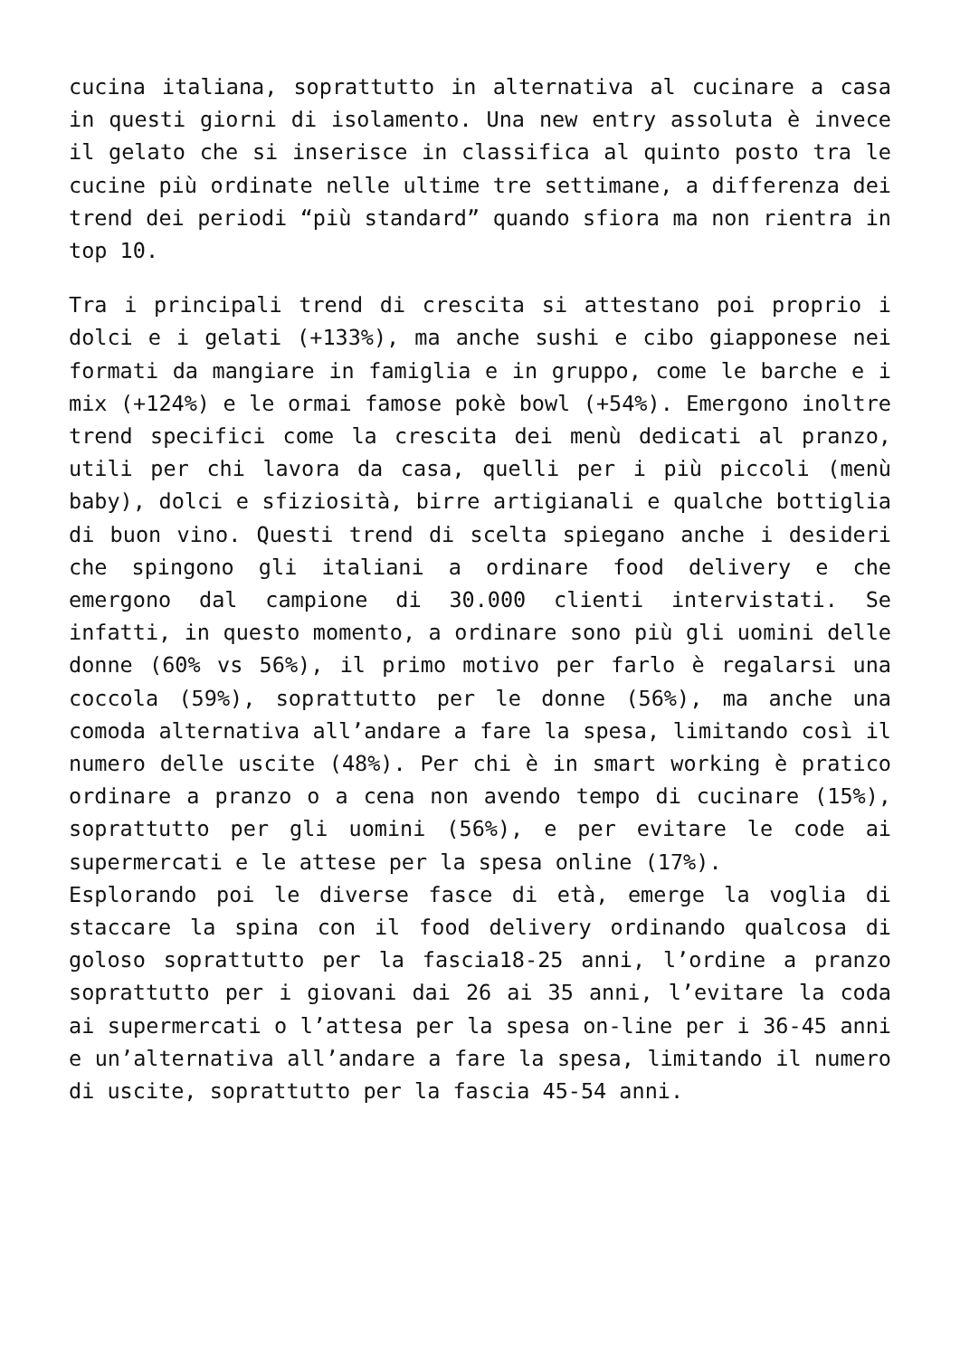cucina italiana, soprattutto in alternativa al cucinare a casa in questi giorni di isolamento. Una new entry assoluta è invece il gelato che si inserisce in classifica al quinto posto tra le cucine più ordinate nelle ultime tre settimane, a differenza dei trend dei periodi “più standard” quando sfiora ma non rientra in top 10.
Tra i principali trend di crescita si attestano poi proprio i dolci e i gelati (+133%), ma anche sushi e cibo giapponese nei formati da mangiare in famiglia e in gruppo, come le barche e i mix (+124%) e le ormai famose pokè bowl (+54%). Emergono inoltre trend specifici come la crescita dei menù dedicati al pranzo, utili per chi lavora da casa, quelli per i più piccoli (menù baby), dolci e sfiziosità, birre artigianali e qualche bottiglia di buon vino. Questi trend di scelta spiegano anche i desideri che spingono gli italiani a ordinare food delivery e che emergono dal campione di 30.000 clienti intervistati. Se infatti, in questo momento, a ordinare sono più gli uomini delle donne (60% vs 56%), il primo motivo per farlo è regalarsi una coccola (59%), soprattutto per le donne (56%), ma anche una comoda alternativa all’andare a fare la spesa, limitando così il numero delle uscite (48%). Per chi è in smart working è pratico ordinare a pranzo o a cena non avendo tempo di cucinare (15%), soprattutto per gli uomini (56%), e per evitare le code ai supermercati e le attese per la spesa online (17%).
Esplorando poi le diverse fasce di età, emerge la voglia di staccare la spina con il food delivery ordinando qualcosa di goloso soprattutto per la fascia18-25 anni, l’ordine a pranzo soprattutto per i giovani dai 26 ai 35 anni, l’evitare la coda ai supermercati o l’attesa per la spesa on-line per i 36-45 anni e un’alternativa all’andare a fare la spesa, limitando il numero di uscite, soprattutto per la fascia 45-54 anni.